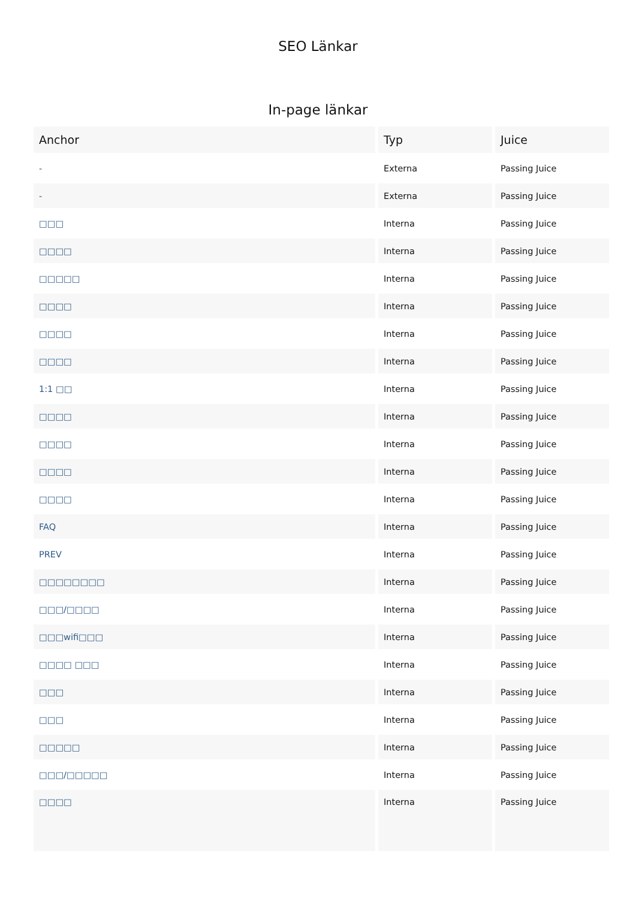SEO Länkar
In-page länkar
| Anchor | Typ | Juice |
| --- | --- | --- |
| - | Externa | Passing Juice |
| - | Externa | Passing Juice |
| □□□ | Interna | Passing Juice |
| □□□□ | Interna | Passing Juice |
| □□□□□ | Interna | Passing Juice |
| □□□□ | Interna | Passing Juice |
| □□□□ | Interna | Passing Juice |
| □□□□ | Interna | Passing Juice |
| 1:1 □□ | Interna | Passing Juice |
| □□□□ | Interna | Passing Juice |
| □□□□ | Interna | Passing Juice |
| □□□□ | Interna | Passing Juice |
| □□□□ | Interna | Passing Juice |
| FAQ | Interna | Passing Juice |
| PREV | Interna | Passing Juice |
| □□□□□□□□ | Interna | Passing Juice |
| □□□/□□□□ | Interna | Passing Juice |
| □□□wifi□□□ | Interna | Passing Juice |
| □□□□ □□□ | Interna | Passing Juice |
| □□□ | Interna | Passing Juice |
| □□□ | Interna | Passing Juice |
| □□□□□ | Interna | Passing Juice |
| □□□/□□□□□ | Interna | Passing Juice |
| □□□□ | Interna | Passing Juice |